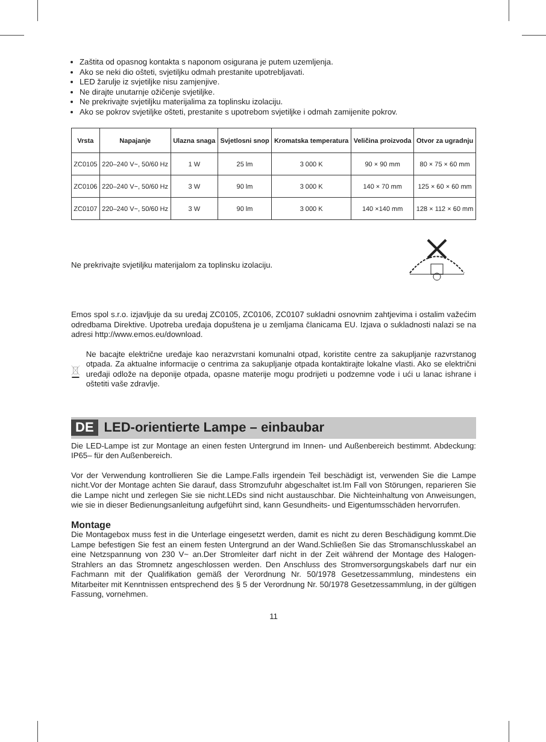Zaštita od opasnog kontakta s naponom osigurana je putem uzemljenja.
Ako se neki dio ošteti, svjetiljku odmah prestanite upotrebljavati.
LED žarulje iz svjetiljke nisu zamjenjive.
Ne dirajte unutarnje ožičenje svjetiljke.
Ne prekrivajte svjetiljku materijalima za toplinsku izolaciju.
Ako se pokrov svjetiljke ošteti, prestanite s upotrebom svjetiljke i odmah zamijenite pokrov.
| Vrsta | Napajanje | Ulazna snaga | Svjetlosni snop | Kromatska temperatura | Veličina proizvoda | Otvor za ugradnju |
| --- | --- | --- | --- | --- | --- | --- |
| ZC0105 | 220–240 V~, 50/60 Hz | 1 W | 25 lm | 3 000 K | 90 × 90 mm | 80 × 75 × 60 mm |
| ZC0106 | 220–240 V~, 50/60 Hz | 3 W | 90 lm | 3 000 K | 140 × 70 mm | 125 × 60 × 60 mm |
| ZC0107 | 220–240 V~, 50/60 Hz | 3 W | 90 lm | 3 000 K | 140 ×140 mm | 128 × 112 × 60 mm |
Ne prekrivajte svjetiljku materijalom za toplinsku izolaciju.
Emos spol s.r.o. izjavljuje da su uređaj ZC0105, ZC0106, ZC0107 sukladni osnovnim zahtjevima i ostalim važećim odredbama Direktive. Upotreba uređaja dopuštena je u zemljama članicama EU. Izjava o sukladnosti nalazi se na adresi http://www.emos.eu/download.
Ne bacajte električne uređaje kao nerazvrstani komunalni otpad, koristite centre za sakupljanje razvrstanog otpada. Za aktualne informacije o centrima za sakupljanje otpada kontaktirajte lokalne vlasti. Ako se električni uređaji odlože na deponije otpada, opasne materije mogu prodrijeti u podzemne vode i ući u lanac ishrane i oštetiti vaše zdravlje.
DE LED-orientierte Lampe – einbaubar
Die LED-Lampe ist zur Montage an einen festen Untergrund im Innen- und Außenbereich bestimmt. Abdeckung: IP65– für den Außenbereich.
Vor der Verwendung kontrollieren Sie die Lampe.Falls irgendein Teil beschädigt ist, verwenden Sie die Lampe nicht.Vor der Montage achten Sie darauf, dass Stromzufuhr abgeschaltet ist.Im Fall von Störungen, reparieren Sie die Lampe nicht und zerlegen Sie sie nicht.LEDs sind nicht austauschbar. Die Nichteinhaltung von Anweisungen, wie sie in dieser Bedienungsanleitung aufgeführt sind, kann Gesundheits- und Eigentumsschäden hervorrufen.
Montage
Die Montagebox muss fest in die Unterlage eingesetzt werden, damit es nicht zu deren Beschädigung kommt.Die Lampe befestigen Sie fest an einem festen Untergrund an der Wand.Schließen Sie das Stromanschlusskabel an eine Netzspannung von 230 V~ an.Der Stromleiter darf nicht in der Zeit während der Montage des Halogen-Strahlers an das Stromnetz angeschlossen werden. Den Anschluss des Stromversorgungskabels darf nur ein Fachmann mit der Qualifikation gemäß der Verordnung Nr. 50/1978 Gesetzessammlung, mindestens ein Mitarbeiter mit Kenntnissen entsprechend des § 5 der Verordnung Nr. 50/1978 Gesetzessammlung, in der gültigen Fassung, vornehmen.
11